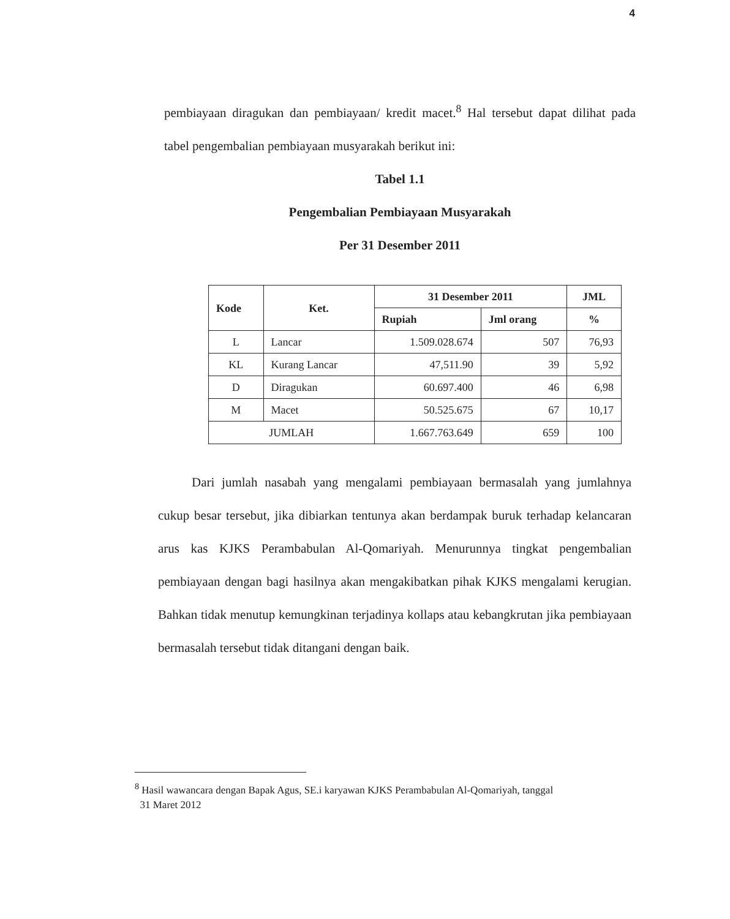4
pembiayaan diragukan dan pembiayaan/ kredit macet.<sup>8</sup> Hal tersebut dapat dilihat pada tabel pengembalian pembiayaan musyarakah berikut ini:
Tabel 1.1
Pengembalian Pembiayaan Musyarakah
Per 31 Desember 2011
| Kode | Ket. | 31 Desember 2011 | | JML |
| --- | --- | --- | --- | --- |
| | | Rupiah | Jml orang | % |
| L | Lancar | 1.509.028.674 | 507 | 76,93 |
| KL | Kurang Lancar | 47,511.90 | 39 | 5,92 |
| D | Diragukan | 60.697.400 | 46 | 6,98 |
| M | Macet | 50.525.675 | 67 | 10,17 |
| JUMLAH | | 1.667.763.649 | 659 | 100 |
Dari jumlah nasabah yang mengalami pembiayaan bermasalah yang jumlahnya cukup besar tersebut, jika dibiarkan tentunya akan berdampak buruk terhadap kelancaran arus kas KJKS Perambabulan Al-Qomariyah. Menurunnya tingkat pengembalian pembiayaan dengan bagi hasilnya akan mengakibatkan pihak KJKS mengalami kerugian. Bahkan tidak menutup kemungkinan terjadinya kollaps atau kebangkrutan jika pembiayaan bermasalah tersebut tidak ditangani dengan baik.
<sup>8</sup> Hasil wawancara dengan Bapak Agus, SE.i karyawan KJKS Perambabulan Al-Qomariyah, tanggal
31 Maret 2012